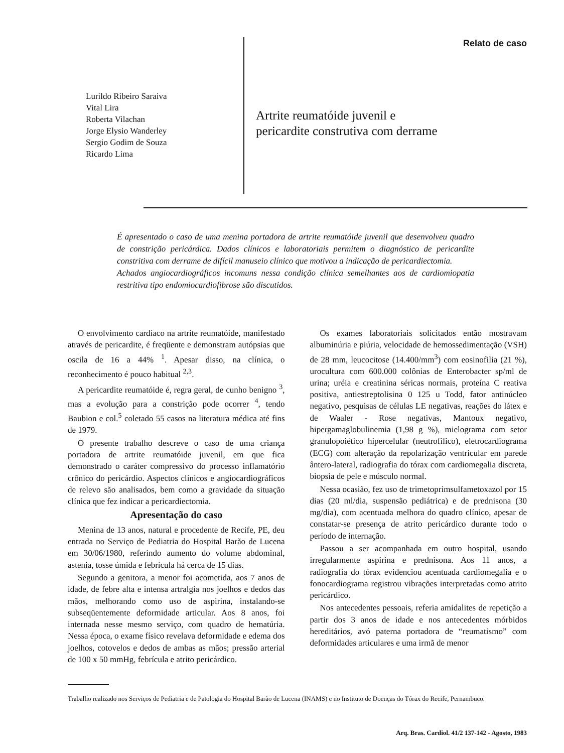Relato de caso
Lurildo Ribeiro Saraiva
Vital Lira
Roberta Vilachan
Jorge Elysio Wanderley
Sergio Godim de Souza
Ricardo Lima
Artrite reumatóide juvenil e
pericardite construtiva com derrame
É apresentado o caso de uma menina portadora de artrite reumatóide juvenil que desenvolveu quadro de constrição pericárdica. Dados clínicos e laboratoriais permitem o diagnóstico de pericardite constritiva com derrame de difícil manuseio clínico que motivou a indicação de pericardiectomia.
Achados angiocardiográficos incomuns nessa condição clínica semelhantes aos de cardiomiopatia restritiva tipo endomiocardiofibrose são discutidos.
O envolvimento cardíaco na artrite reumatóide, manifestado através de pericardite, é freqüente e demonstram autópsias que oscila de 16 a 44% <sup>1</sup>. Apesar disso, na clínica, o reconhecimento é pouco habitual <sup>2,3</sup>.
A pericardite reumatóide é, regra geral, de cunho benigno <sup>3</sup>, mas a evolução para a constrição pode ocorrer <sup>4</sup>, tendo Baubion e col.<sup>5</sup> coletado 55 casos na literatura médica até fins de 1979.
O presente trabalho descreve o caso de uma criança portadora de artrite reumatóide juvenil, em que fica demonstrado o caráter compressivo do processo inflamatório crônico do pericárdio. Aspectos clínicos e angiocardiográficos de relevo são analisados, bem como a gravidade da situação clínica que fez indicar a pericardiectomia.
Apresentação do caso
Menina de 13 anos, natural e procedente de Recife, PE, deu entrada no Serviço de Pediatria do Hospital Barão de Lucena em 30/06/1980, referindo aumento do volume abdominal, astenia, tosse úmida e febrícula há cerca de 15 dias.
Segundo a genitora, a menor foi acometida, aos 7 anos de idade, de febre alta e intensa artralgia nos joelhos e dedos das mãos, melhorando como uso de aspirina, instalando-se subseqüentemente deformidade articular. Aos 8 anos, foi internada nesse mesmo serviço, com quadro de hematúria. Nessa época, o exame físico revelava deformidade e edema dos joelhos, cotovelos e dedos de ambas as mãos; pressão arterial de 100 x 50 mmHg, febrícula e atrito pericárdico.
Os exames laboratoriais solicitados então mostravam albuminúria e piúria, velocidade de hemossedimentação (VSH) de 28 mm, leucocitose (14.400/mm<sup>3</sup>) com eosinofilia (21 %), urocultura com 600.000 colônias de Enterobacter sp/ml de urina; uréia e creatinina séricas normais, proteína C reativa positiva, antiestreptolisina 0 125 u Todd, fator antinúcleo negativo, pesquisas de células LE negativas, reações do látex e de Waaler - Rose negativas, Mantoux negativo, hipergamaglobulinemia (1,98 g %), mielograma com setor granulopoiético hipercelular (neutrofílico), eletrocardiograma (ECG) com alteração da repolarização ventricular em parede ântero-lateral, radiografia do tórax com cardiomegalia discreta, biopsia de pele e músculo normal.
Nessa ocasião, fez uso de trimetoprimsulfametoxazol por 15 dias (20 ml/dia, suspensão pediátrica) e de prednisona (30 mg/dia), com acentuada melhora do quadro clínico, apesar de constatar-se presença de atrito pericárdico durante todo o período de internação.
Passou a ser acompanhada em outro hospital, usando irregularmente aspirina e prednisona. Aos 11 anos, a radiografia do tórax evidenciou acentuada cardiomegalia e o fonocardiograma registrou vibrações interpretadas como atrito pericárdico.
Nos antecedentes pessoais, referia amidalites de repetição a partir dos 3 anos de idade e nos antecedentes mórbidos hereditários, avó paterna portadora de “reumatismo” com deformidades articulares e uma irmã de menor
Trabalho realizado nos Serviços de Pediatria e de Patologia do Hospital Barão de Lucena (INAMS) e no Instituto de Doenças do Tórax do Recife, Pernambuco.
Arq. Bras. Cardiol. 41/2 137-142 - Agosto, 1983